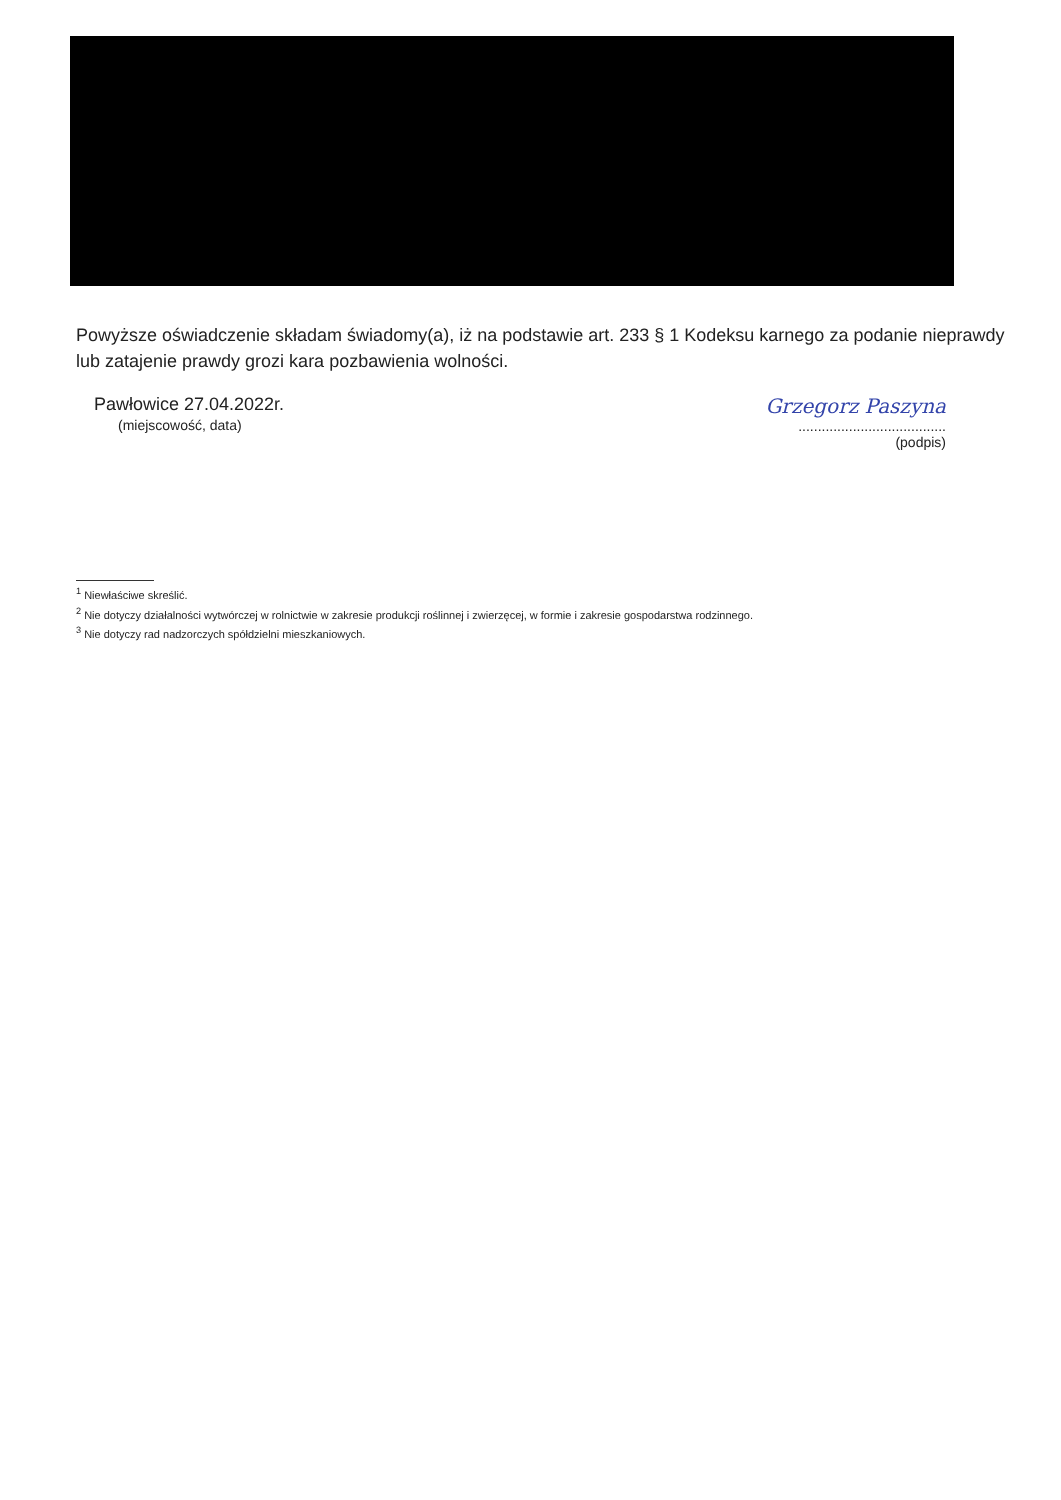Powyższe oświadczenie składam świadomy(a), iż na podstawie art. 233 § 1 Kodeksu karnego za podanie nieprawdy lub zatajenie prawdy grozi kara pozbawienia wolności.
Pawłowice 27.04.2022r.
(miejscowość, data)
Grzegorz Paszyna
......................................
(podpis)
<sup>1</sup> Niewłaściwe skreślić.
<sup>2</sup> Nie dotyczy działalności wytwórczej w rolnictwie w zakresie produkcji roślinnej i zwierzęcej, w formie i zakresie gospodarstwa rodzinnego.
<sup>3</sup> Nie dotyczy rad nadzorczych spółdzielni mieszkaniowych.